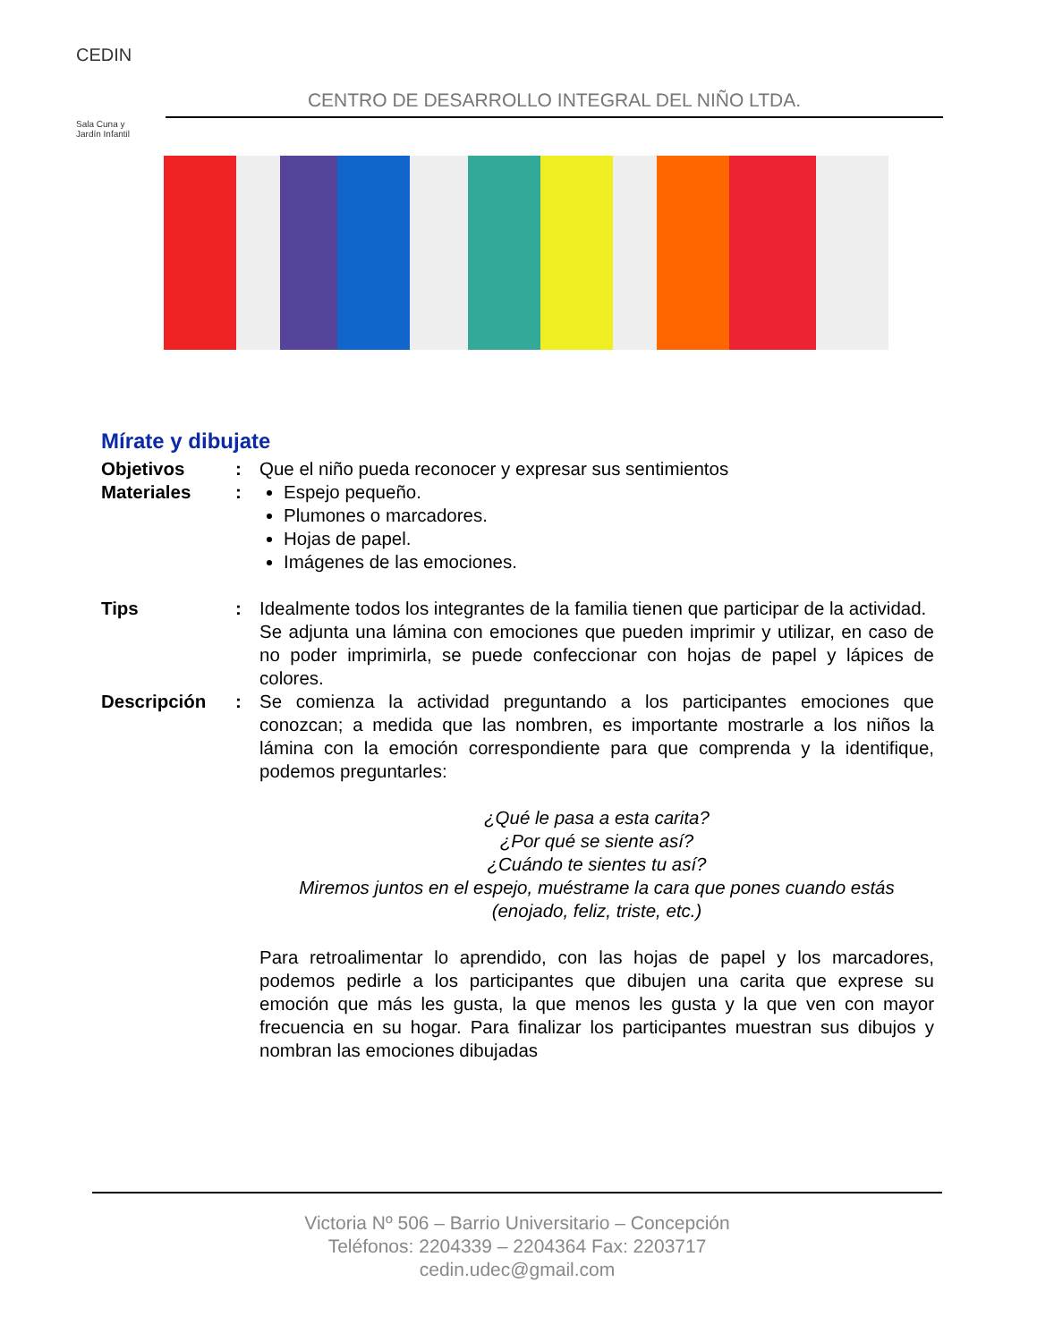CEDIN
Sala Cuna y
Jardín Infantil
CENTRO DE DESARROLLO INTEGRAL DEL NIÑO LTDA.
Mírate y dibujate
| Objetivos | : | Que el niño pueda reconocer y expresar sus sentimientos |
| Materiales | : | Espejo pequeño. Plumones o marcadores. Hojas de papel. Imágenes de las emociones. |
| Tips | : | Idealmente todos los integrantes de la familia tienen que participar de la actividad. Se adjunta una lámina con emociones que pueden imprimir y utilizar, en caso de no poder imprimirla, se puede confeccionar con hojas de papel y lápices de colores. |
| Descripción | : | Se comienza la actividad preguntando a los participantes emociones que conozcan; a medida que las nombren, es importante mostrarle a los niños la lámina con la emoción correspondiente para que comprenda y la identifique, podemos preguntarles: ¿Qué le pasa a esta carita? ¿Por qué se siente así? ¿Cuándo te sientes tu así? Miremos juntos en el espejo, muéstrame la cara que pones cuando estás (enojado, feliz, triste, etc.) Para retroalimentar lo aprendido, con las hojas de papel y los marcadores, podemos pedirle a los participantes que dibujen una carita que exprese su emoción que más les gusta, la que menos les gusta y la que ven con mayor frecuencia en su hogar. Para finalizar los participantes muestran sus dibujos y nombran las emociones dibujadas |
Victoria Nº 506 – Barrio Universitario – Concepción
Teléfonos: 2204339 – 2204364 Fax: 2203717
cedin.udec@gmail.com